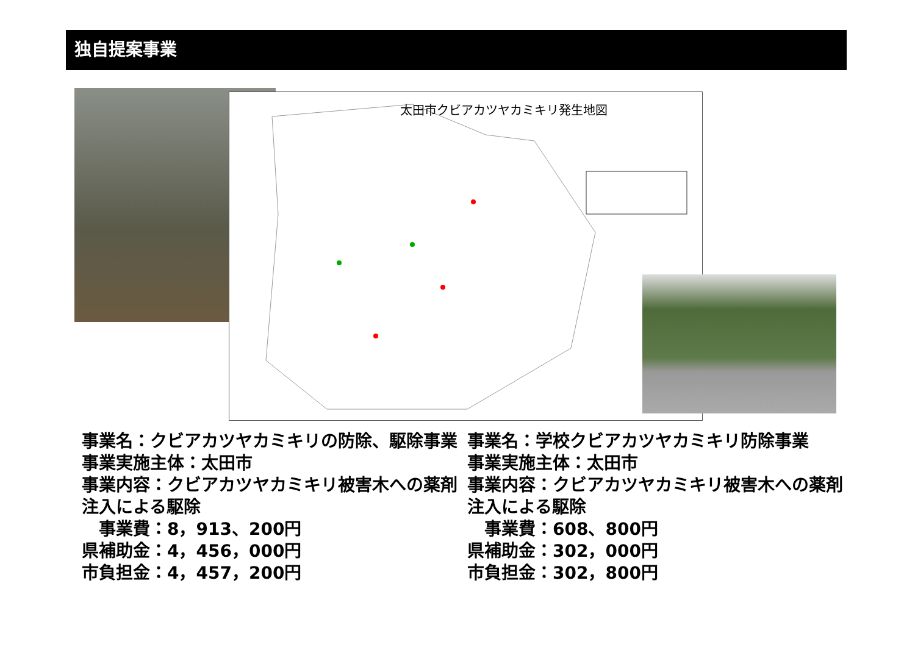独自提案事業
太田市クビアカツヤカミキリ発生地図
事業名：クビアカツヤカミキリの防除、駆除事業
事業実施主体：太田市
事業内容：クビアカツヤカミキリ被害木への薬剤注入による駆除
　事業費：8，913、200円
県補助金：4，456，000円
市負担金：4，457，200円
事業名：学校クビアカツヤカミキリ防除事業
事業実施主体：太田市
事業内容：クビアカツヤカミキリ被害木への薬剤注入による駆除
　事業費：608、800円
県補助金：302，000円
市負担金：302，800円